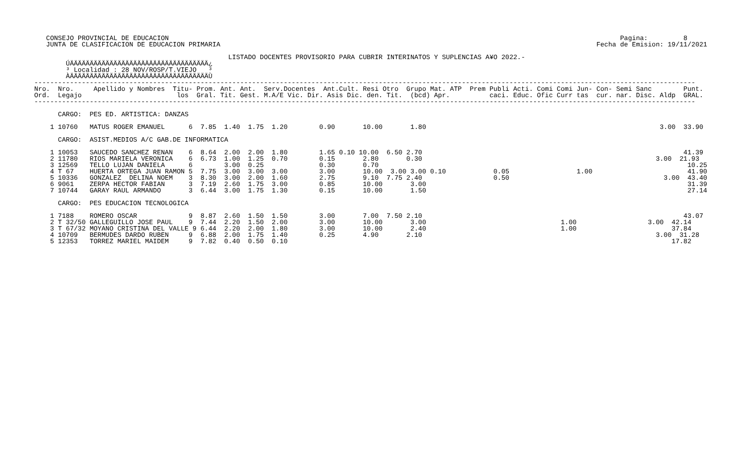CONSEJO PROVINCIAL DE EDUCACION                                                                                                                  Pagina:         8
   JUNTA DE CLASIFICACION DE EDUCACION PRIMARIA                                                                                               Fecha de Emision: 19/11/2021

                                                 LISTADO DOCENTES PROVISORIO PARA CUBRIR INTERINATOS Y SUPLENCIAS A¥O 2022.-
        ÚÄÄÄÄÄÄÄÄÄÄÄÄÄÄÄÄÄÄÄÄÄÄÄÄÄÄÄÄÄÄÄÄÄÄÄ¿
        ³ Localidad : 28 NOV/ROSP/T.VIEJO   ³
        ÀÄÄÄÄÄÄÄÄÄÄÄÄÄÄÄÄÄÄÄÄÄÄÄÄÄÄÄÄÄÄÄÄÄÄÄÙ
-----------------------------------------------------------------------------------------------------------------------------------------------------------------------
Nro.  Nro.     Apellido y Nombres  Titu- Prom. Ant. Ant.  Serv.Docentes  Ant.Cult. Resi Otro  Grupo Mat. ATP  Prem Publi Acti. Comi Comi Jun- Con- Semi Sanc        Punt.
Ord.  Legajo                        los  Gral. Tit. Gest. M.A/E Vic. Dir. Asis Dic. den. Tit.  (bcd) Apr.          caci. Educ. Ofic Curr tas  cur. nar. Disc. Aldp  GRAL.
-----------------------------------------------------------------------------------------------------------------------------------------------------------------------

      CARGO:  PES ED. ARTISTICA: DANZAS

    1 10760   MATUS ROGER EMANUEL      6  7.85  1.40  1.75  1.20        0.90       10.00       1.80                                                           3.00  33.90

      CARGO:  ASIST.MEDIOS A/C GAB.DE INFORMATICA

    1 10053   SAUCEDO SANCHEZ RENAN    6  8.64  2.00  2.00  1.80        1.65 0.10 10.00  6.50 2.70                                                                  41.39
    2 11780   RIOS MARIELA VERONICA    6  6.73  1.00  1.25  0.70        0.15       2.80       0.30                                                           3.00  21.93
    3 12569   TELLO LUJAN DANIELA      6        3.00  0.25              0.30       0.70                                                                              10.25
    4 T 67    HUERTA ORTEGA JUAN RAMON 5  7.75  3.00  3.00  3.00        3.00       10.00  3.00 3.00 0.10            0.05                 1.00                        41.90
    5 10336   GONZALEZ  DELINA NOEM    3  8.30  3.00  2.00  1.60        2.75       9.10  7.75 2.40                  0.50                                       3.00  43.40
    6 9061    ZERPA HECTOR FABIAN      3  7.19  2.60  1.75  3.00        0.85       10.00       3.00                                                                  31.39
    7 10744   GARAY RAUL ARMANDO       3  6.44  3.00  1.75  1.30        0.15       10.00       1.50                                                                  27.14

      CARGO:  PES EDUCACION TECNOLOGICA

    1 7188    ROMERO OSCAR             9  8.87  2.60  1.50  1.50        3.00       7.00  7.50 2.10                                                                  43.07
    2 T 32/50 GALLEGUILLO JOSE PAUL    9  7.44  2.20  1.50  2.00        3.00       10.00       3.00                                  1.00                  3.00  42.14
    3 T 67/32 MOYANO CRISTINA DEL VALLE 9 6.44  2.20  2.00  1.80        3.00       10.00       2.40                                  1.00                        37.84
    4 10709   BERMUDES DARDO RUBEN     9  6.88  2.00  1.75  1.40        0.25       4.90       2.10                                                           3.00  31.28
    5 12353   TORREZ MARIEL MAIDEM     9  7.82  0.40  0.50  0.10                                                                                                 17.82